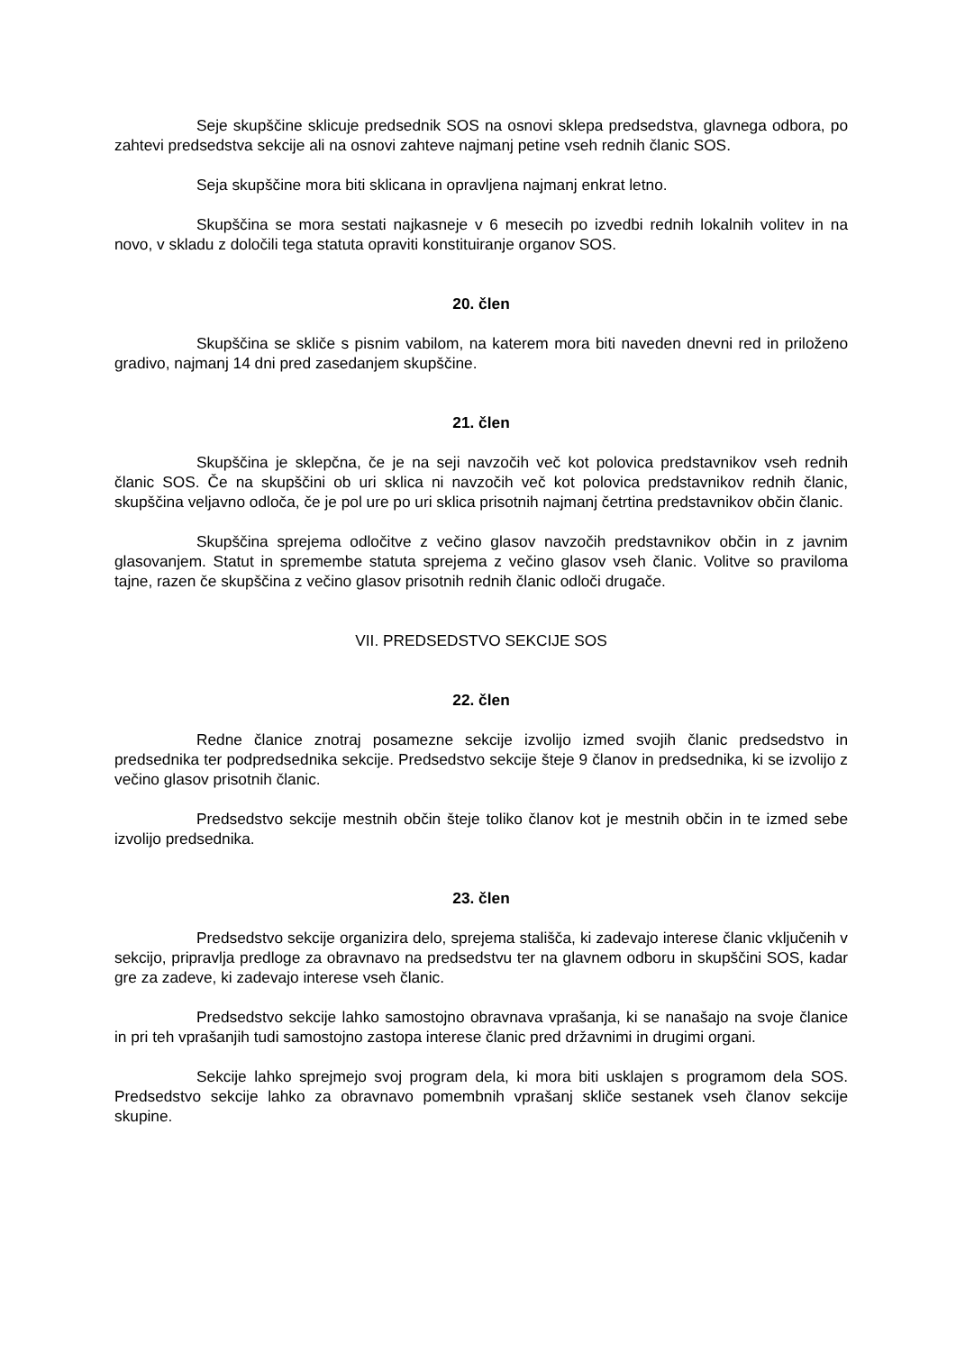Seje skupščine sklicuje predsednik SOS na osnovi sklepa predsedstva, glavnega odbora, po zahtevi predsedstva sekcije ali na osnovi zahteve najmanj petine vseh rednih članic SOS.
Seja skupščine mora biti sklicana in opravljena najmanj enkrat letno.
Skupščina se mora sestati najkasneje v 6 mesecih po izvedbi rednih lokalnih volitev in na novo, v skladu z določili tega statuta opraviti konstituiranje organov SOS.
20. člen
Skupščina se skliče s pisnim vabilom, na katerem mora biti naveden dnevni red in priloženo gradivo, najmanj 14 dni pred zasedanjem skupščine.
21. člen
Skupščina je sklepčna, če je na seji navzočih več kot polovica predstavnikov vseh rednih članic SOS. Če na skupščini ob uri sklica ni navzočih več kot polovica predstavnikov rednih članic, skupščina veljavno odloča, če je pol ure po uri sklica prisotnih najmanj četrtina predstavnikov občin članic.
Skupščina sprejema odločitve z večino glasov navzočih predstavnikov občin in z javnim glasovanjem. Statut in spremembe statuta sprejema z večino glasov vseh članic. Volitve so praviloma tajne, razen če skupščina z večino glasov prisotnih rednih članic odloči drugače.
VII. PREDSEDSTVO SEKCIJE SOS
22. člen
Redne članice znotraj posamezne sekcije izvolijo izmed svojih članic predsedstvo in predsednika ter podpredsednika sekcije. Predsedstvo sekcije šteje 9 članov in predsednika, ki se izvolijo z večino glasov prisotnih članic.
Predsedstvo sekcije mestnih občin šteje toliko članov kot je mestnih občin in te izmed sebe izvolijo predsednika.
23. člen
Predsedstvo sekcije organizira delo, sprejema stališča, ki zadevajo interese članic vključenih v sekcijo, pripravlja predloge za obravnavo na predsedstvu ter na glavnem odboru in skupščini SOS, kadar gre za zadeve, ki zadevajo interese vseh članic.
Predsedstvo sekcije lahko samostojno obravnava vprašanja, ki se nanašajo na svoje članice in pri teh vprašanjih tudi samostojno zastopa interese članic pred državnimi in drugimi organi.
Sekcije lahko sprejmejo svoj program dela, ki mora biti usklajen s programom dela SOS. Predsedstvo sekcije lahko za obravnavo pomembnih vprašanj skliče sestanek vseh članov sekcije skupine.